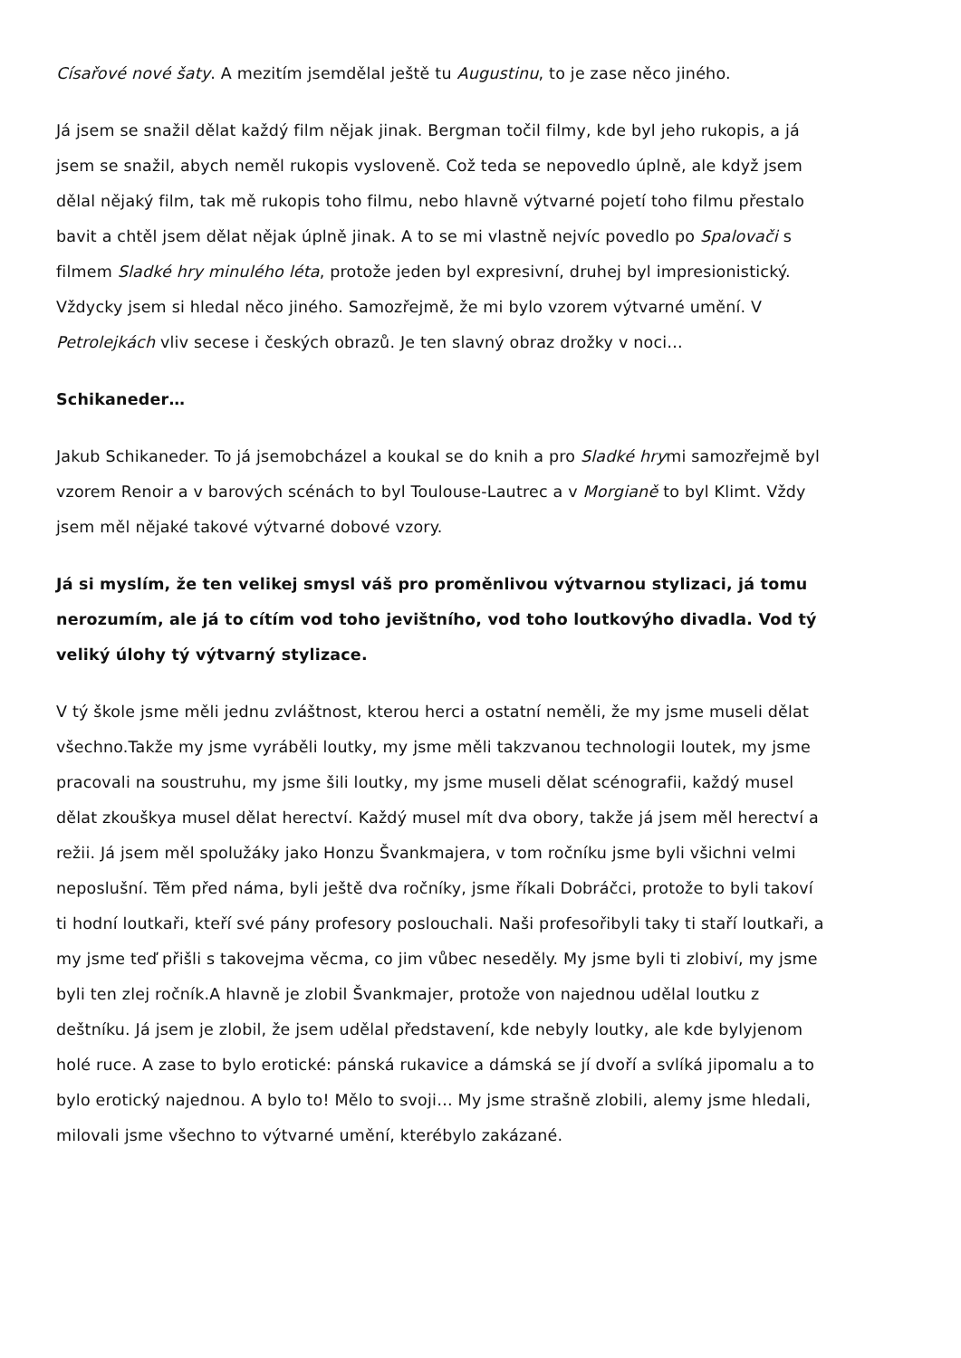Císařové nové šaty. A mezitím jsemdělal ještě tu Augustinu, to je zase něco jiného.
Já jsem se snažil dělat každý film nějak jinak. Bergman točil filmy, kde byl jeho rukopis, a já jsem se snažil, abych neměl rukopis vysloveně. Což teda se nepovedlo úplně, ale když jsem dělal nějaký film, tak mě rukopis toho filmu, nebo hlavně výtvarné pojetí toho filmu přestalo bavit a chtěl jsem dělat nějak úplně jinak. A to se mi vlastně nejvíc povedlo po Spalovači s filmem Sladké hry minulého léta, protože jeden byl expresivní, druhej byl impresionistický. Vždycky jsem si hledal něco jiného. Samozřejmě, že mi bylo vzorem výtvarné umění. V Petrolejkách vliv secese i českých obrazů. Je ten slavný obraz drožky v noci…
Schikaneder…
Jakub Schikaneder. To já jsemobcházel a koukal se do knih a pro Sladké hrymi samozřejmě byl vzorem Renoir a v barových scénách to byl Toulouse-Lautrec a v Morgianě to byl Klimt. Vždy jsem měl nějaké takové výtvarné dobové vzory.
Já si myslím, že ten velikej smysl váš pro proměnlivou výtvarnou stylizaci, já tomu nerozumím, ale já to cítím vod toho jevištního, vod toho loutkovýho divadla. Vod tý veliký úlohy tý výtvarný stylizace.
V tý škole jsme měli jednu zvláštnost, kterou herci a ostatní neměli, že my jsme museli dělat všechno.Takže my jsme vyráběli loutky, my jsme měli takzvanou technologii loutek, my jsme pracovali na soustruhu, my jsme šili loutky, my jsme museli dělat scénografii, každý musel dělat zkouškya musel dělat herectví. Každý musel mít dva obory, takže já jsem měl herectví a režii. Já jsem měl spolužáky jako Honzu Švankmajera, v tom ročníku jsme byli všichni velmi neposlušní. Těm před náma, byli ještě dva ročníky, jsme říkali Dobráčci, protože to byli takoví ti hodní loutkaři, kteří své pány profesory poslouchali. Naši profesořibyli taky ti staří loutkaři, a my jsme teď přišli s takovejma věcma, co jim vůbec neseděly. My jsme byli ti zlobiví, my jsme byli ten zlej ročník.A hlavně je zlobil Švankmajer, protože von najednou udělal loutku z deštníku. Já jsem je zlobil, že jsem udělal představení, kde nebyly loutky, ale kde bylyjenom holé ruce. A zase to bylo erotické: pánská rukavice a dámská se jí dvoří a svlíká jipomalu a to bylo erotický najednou. A bylo to! Mělo to svoji… My jsme strašně zlobili, alemy jsme hledali, milovali jsme všechno to výtvarné umění, kterébylo zakázané.